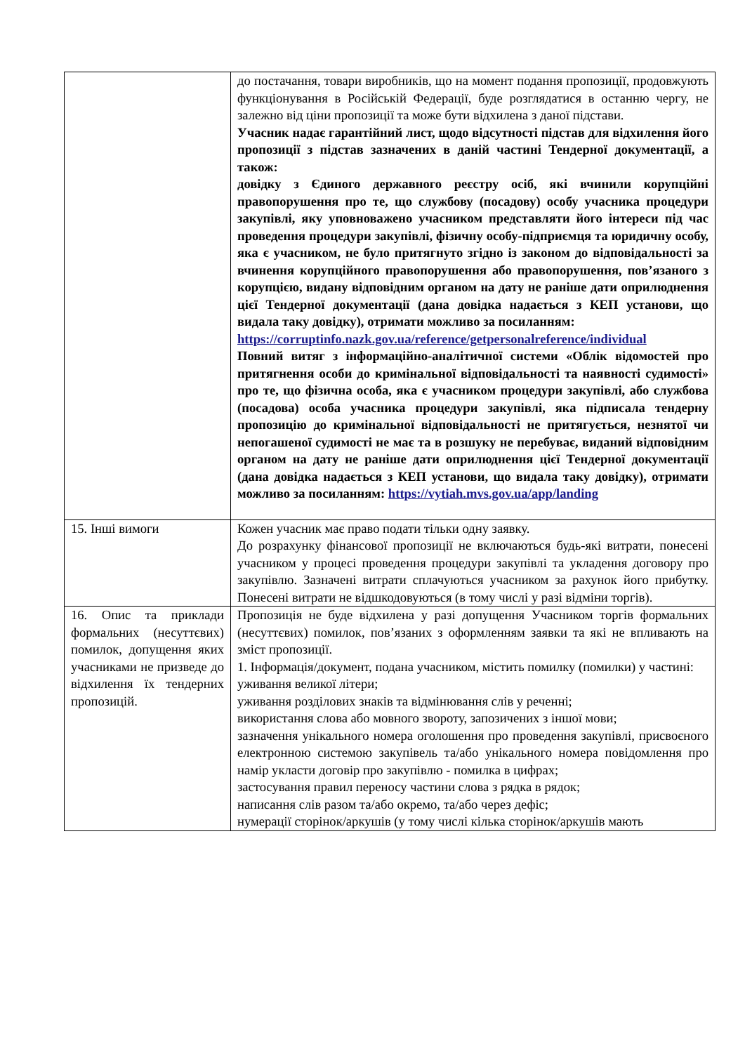| | до постачання, товари виробників, що на момент подання пропозиції, продовжують функціонування в Російській Федерації, буде розглядатися в останню чергу, не залежно від ціни пропозиції та може бути відхилена з даної підстави. Учасник надає гарантійний лист, щодо відсутності підстав для відхилення його пропозиції з підстав зазначених в даній частині Тендерної документації, а також: довідку з Єдиного державного реєстру осіб, які вчинили корупційні правопорушення про те, що службову (посадову) особу учасника процедури закупівлі, яку уповноважено учасником представляти його інтереси під час проведення процедури закупівлі, фізичну особу-підприємця та юридичну особу, яка є учасником, не було притягнуто згідно із законом до відповідальності за вчинення корупційного правопорушення або правопорушення, пов’язаного з корупцією, видану відповідним органом на дату не раніше дати оприлюднення цієї Тендерної документації (дана довідка надається з КЕП установи, що видала таку довідку), отримати можливо за посиланням: https://corruptinfo.nazk.gov.ua/reference/getpersonalreference/individual Повний витяг з інформаційно-аналітичної системи «Облік відомостей про притягнення особи до кримінальної відповідальності та наявності судимості» про те, що фізична особа, яка є учасником процедури закупівлі, або службова (посадова) особа учасника процедури закупівлі, яка підписала тендерну пропозицію до кримінальної відповідальності не притягується, незнятої чи непогашеної судимості не має та в розшуку не перебуває, виданий відповідним органом на дату не раніше дати оприлюднення цієї Тендерної документації (дана довідка надається з КЕП установи, що видала таку довідку), отримати можливо за посиланням: https://vytiah.mvs.gov.ua/app/landing |
| 15. Інші вимоги | Кожен учасник має право подати тільки одну заявку. До розрахунку фінансової пропозиції не включаються будь-які витрати, понесені учасником у процесі проведення процедури закупівлі та укладення договору про закупівлю. Зазначені витрати сплачуються учасником за рахунок його прибутку. Понесені витрати не відшкодовуються (в тому числі у разі відміни торгів). |
| 16. Опис та приклади формальних (несуттєвих) помилок, допущення яких учасниками не призведе до відхилення їх тендерних пропозицій. | Пропозиція не буде відхилена у разі допущення Учасником торгів формальних (несуттєвих) помилок, пов’язаних з оформленням заявки та які не впливають на зміст пропозиції. 1. Інформація/документ, подана учасником, містить помилку (помилки) у частині: уживання великої літери; уживання розділових знаків та відмінювання слів у реченні; використання слова або мовного звороту, запозичених з іншої мови; зазначення унікального номера оголошення про проведення закупівлі, присвоєного електронною системою закупівель та/або унікального номера повідомлення про намір укласти договір про закупівлю - помилка в цифрах; застосування правил переносу частини слова з рядка в рядок; написання слів разом та/або окремо, та/або через дефіс; нумерації сторінок/аркушів (у тому числі кілька сторінок/аркушів мають |